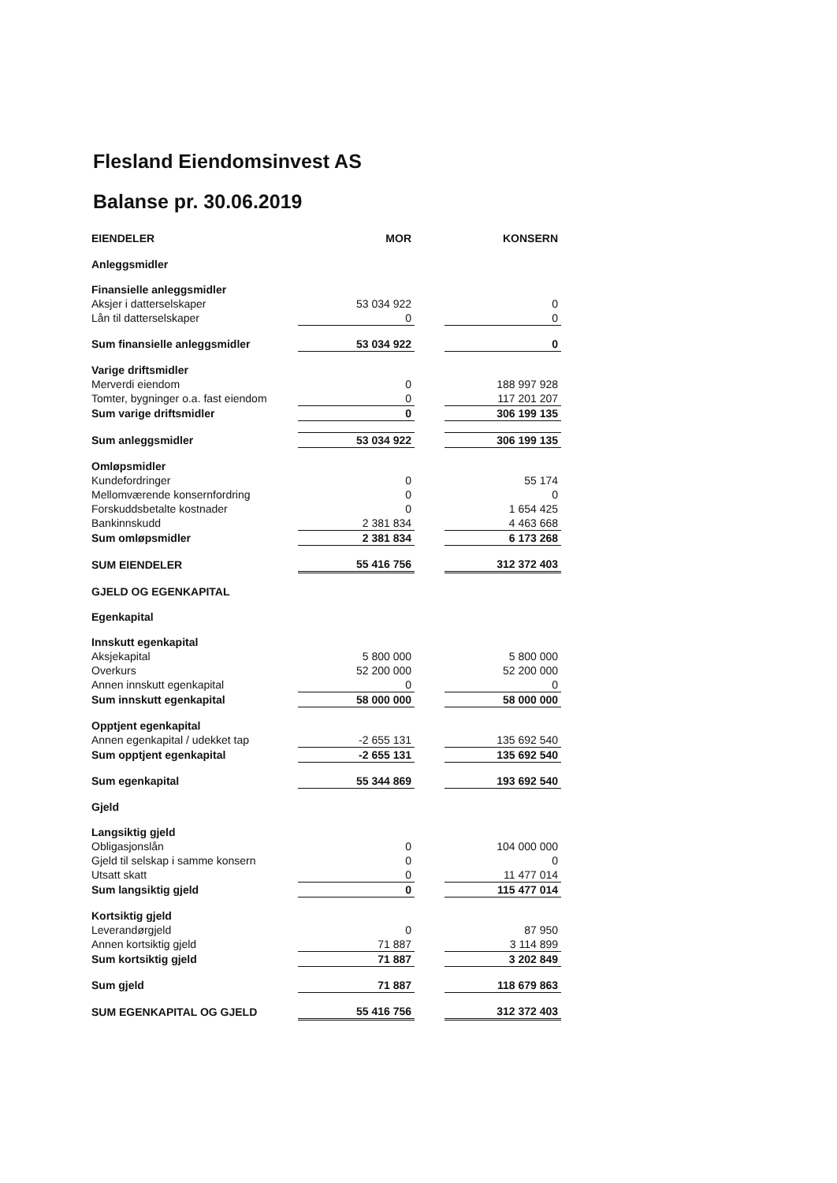Flesland Eiendomsinvest AS
Balanse pr. 30.06.2019
| EIENDELER | MOR | | KONSERN |
| Anleggsmidler | | | |
| Finansielle anleggsmidler | | | |
| Aksjer i datterselskaper | 53 034 922 | | 0 |
| Lån til datterselskaper | 0 | | 0 |
| Sum finansielle anleggsmidler | 53 034 922 | | 0 |
| Varige driftsmidler | | | |
| Merverdi eiendom | 0 | | 188 997 928 |
| Tomter, bygninger o.a. fast eiendom | 0 | | 117 201 207 |
| Sum varige driftsmidler | 0 | | 306 199 135 |
| Sum anleggsmidler | 53 034 922 | | 306 199 135 |
| Omløpsmidler | | | |
| Kundefordringer | 0 | | 55 174 |
| Mellomværende konsernfordring | 0 | | 0 |
| Forskuddsbetalte kostnader | 0 | | 1 654 425 |
| Bankinnskudd | 2 381 834 | | 4 463 668 |
| Sum omløpsmidler | 2 381 834 | | 6 173 268 |
| SUM EIENDELER | 55 416 756 | | 312 372 403 |
| GJELD OG EGENKAPITAL | | | |
| Egenkapital | | | |
| Innskutt egenkapital | | | |
| Aksjekapital | 5 800 000 | | 5 800 000 |
| Overkurs | 52 200 000 | | 52 200 000 |
| Annen innskutt egenkapital | 0 | | 0 |
| Sum innskutt egenkapital | 58 000 000 | | 58 000 000 |
| Opptjent egenkapital | | | |
| Annen egenkapital / udekket tap | -2 655 131 | | 135 692 540 |
| Sum opptjent egenkapital | -2 655 131 | | 135 692 540 |
| Sum egenkapital | 55 344 869 | | 193 692 540 |
| Gjeld | | | |
| Langsiktig gjeld | | | |
| Obligasjonslån | 0 | | 104 000 000 |
| Gjeld til selskap i samme konsern | 0 | | 0 |
| Utsatt skatt | 0 | | 11 477 014 |
| Sum langsiktig gjeld | 0 | | 115 477 014 |
| Kortsiktig gjeld | | | |
| Leverandørgjeld | 0 | | 87 950 |
| Annen kortsiktig gjeld | 71 887 | | 3 114 899 |
| Sum kortsiktig gjeld | 71 887 | | 3 202 849 |
| Sum gjeld | 71 887 | | 118 679 863 |
| SUM EGENKAPITAL OG GJELD | 55 416 756 | | 312 372 403 |